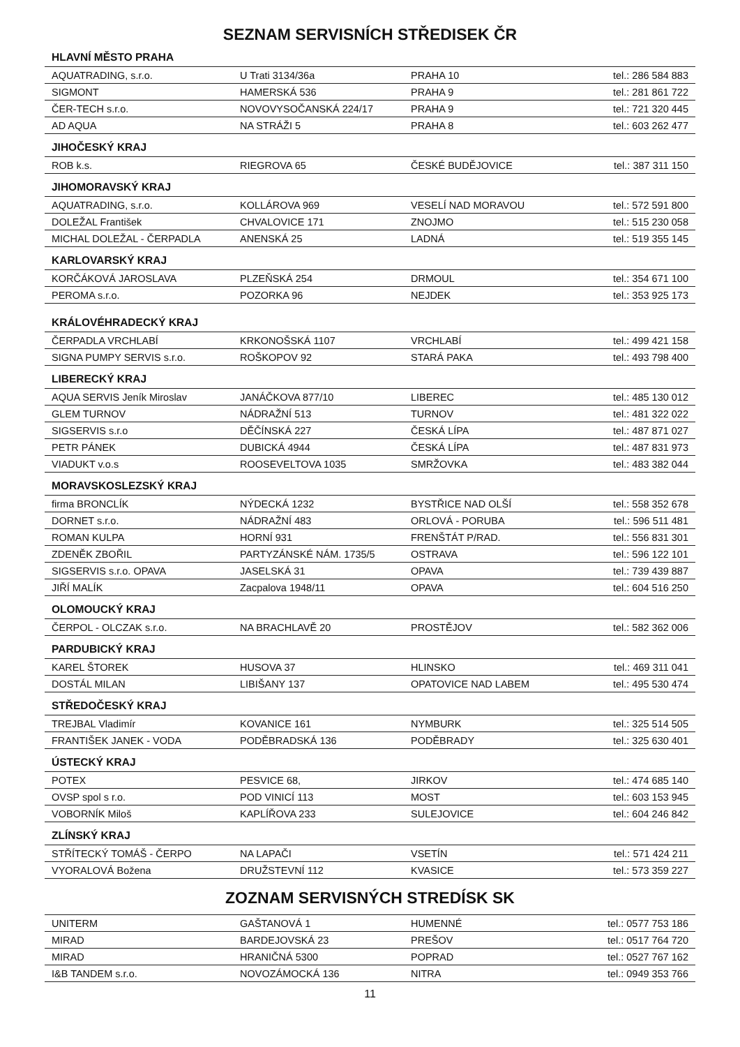SEZNAM SERVISNÍCH STŘEDISEK ČR
| HLAVNÍ MĚSTO PRAHA | | | |
| --- | --- | --- | --- |
| AQUATRADING, s.r.o. | U Trati 3134/36a | PRAHA 10 | tel.: 286 584 883 |
| SIGMONT | HAMERSKÁ 536 | PRAHA 9 | tel.: 281 861 722 |
| ČER-TECH s.r.o. | NOVOVYSOČANSKÁ 224/17 | PRAHA 9 | tel.: 721 320 445 |
| AD AQUA | NA STRÁŽI 5 | PRAHA 8 | tel.: 603 262 477 |
| JIHOČESKÝ KRAJ | | | |
| ROB k.s. | RIEGROVA 65 | ČESKÉ BUDĚJOVICE | tel.: 387 311 150 |
| JIHOMORAVSKÝ KRAJ | | | |
| AQUATRADING, s.r.o. | KOLLÁROVA 969 | VESELÍ NAD MORAVOU | tel.: 572 591 800 |
| DOLEŽAL František | CHVALOVICE 171 | ZNOJMO | tel.: 515 230 058 |
| MICHAL DOLEŽAL - ČERPADLA | ANENSKÁ 25 | LADNÁ | tel.: 519 355 145 |
| KARLOVARSKÝ KRAJ | | | |
| KORČÁKOVÁ JAROSLAVA | PLZEŇSKÁ 254 | DRMOUL | tel.: 354 671 100 |
| PEROMA s.r.o. | POZORKA 96 | NEJDEK | tel.: 353 925 173 |
| KRÁLOVÉHRADECKÝ KRAJ | | | |
| ČERPADLA VRCHLABÍ | KRKONOŠSKÁ 1107 | VRCHLABÍ | tel.: 499 421 158 |
| SIGNA PUMPY SERVIS s.r.o. | ROŠKOPOV 92 | STARÁ PAKA | tel.: 493 798 400 |
| LIBERECKÝ KRAJ | | | |
| AQUA SERVIS Jeník Miroslav | JANÁČKOVA 877/10 | LIBEREC | tel.: 485 130 012 |
| GLEM TURNOV | NÁDRAŽNÍ 513 | TURNOV | tel.: 481 322 022 |
| SIGSERVIS s.r.o | DĚČÍNSKÁ 227 | ČESKÁ LÍPA | tel.: 487 871 027 |
| PETR PÁNEK | DUBICKÁ 4944 | ČESKÁ LÍPA | tel.: 487 831 973 |
| VIADUKT v.o.s | ROOSEVELTOVA 1035 | SMRŽOVKA | tel.: 483 382 044 |
| MORAVSKOSLEZSKÝ KRAJ | | | |
| firma BRONCLÍK | NÝDECKÁ 1232 | BYSTŘICE NAD OLŠÍ | tel.: 558 352 678 |
| DORNET s.r.o. | NÁDRAŽNÍ 483 | ORLOVÁ - PORUBA | tel.: 596 511 481 |
| ROMAN KULPA | HORNÍ 931 | FRENŠTÁT P/RAD. | tel.: 556 831 301 |
| ZDENĚK ZBOŘIL | PARTYZÁNSKÉ NÁM. 1735/5 | OSTRAVA | tel.: 596 122 101 |
| SIGSERVIS s.r.o. OPAVA | JASELSKÁ 31 | OPAVA | tel.: 739 439 887 |
| JIŘÍ MALÍK | Zacpalova 1948/11 | OPAVA | tel.: 604 516 250 |
| OLOMOUCKÝ KRAJ | | | |
| ČERPOL - OLCZAK s.r.o. | NA BRACHLAVĚ 20 | PROSTĚJOV | tel.: 582 362 006 |
| PARDUBICKÝ KRAJ | | | |
| KAREL ŠTOREK | HUSOVA 37 | HLINSKO | tel.: 469 311 041 |
| DOSTÁL MILAN | LIBIŠANY 137 | OPATOVICE NAD LABEM | tel.: 495 530 474 |
| STŘEDOČESKÝ KRAJ | | | |
| TREJBAL Vladimír | KOVANICE 161 | NYMBURK | tel.: 325 514 505 |
| FRANTIŠEK JANEK - VODA | PODĚBRADSKÁ 136 | PODĚBRADY | tel.: 325 630 401 |
| ÚSTECKÝ KRAJ | | | |
| POTEX | PESVICE 68, | JIRKOV | tel.: 474 685 140 |
| OVSP spol s r.o. | POD VINICÍ 113 | MOST | tel.: 603 153 945 |
| VOBORNÍK Miloš | KAPLÍŘOVA 233 | SULEJOVICE | tel.: 604 246 842 |
| ZLÍNSKÝ KRAJ | | | |
| STŘÍTECKÝ TOMÁŠ - ČERPO | NA LAPAČI | VSETÍN | tel.: 571 424 211 |
| VYORALOVÁ Božena | DRUŽSTEVNÍ 112 | KVASICE | tel.: 573 359 227 |
ZOZNAM SERVISNÝCH STREDÍSK SK
| UNITERM | GAŠTANOVÁ 1 | HUMENNÉ | tel.: 0577 753 186 |
| MIRAD | BARDEJOVSKÁ 23 | PREŠOV | tel.: 0517 764 720 |
| MIRAD | HRANIČNÁ 5300 | POPRAD | tel.: 0527 767 162 |
| I&B TANDEM s.r.o. | NOVOZÁMOCKÁ 136 | NITRA | tel.: 0949 353 766 |
11